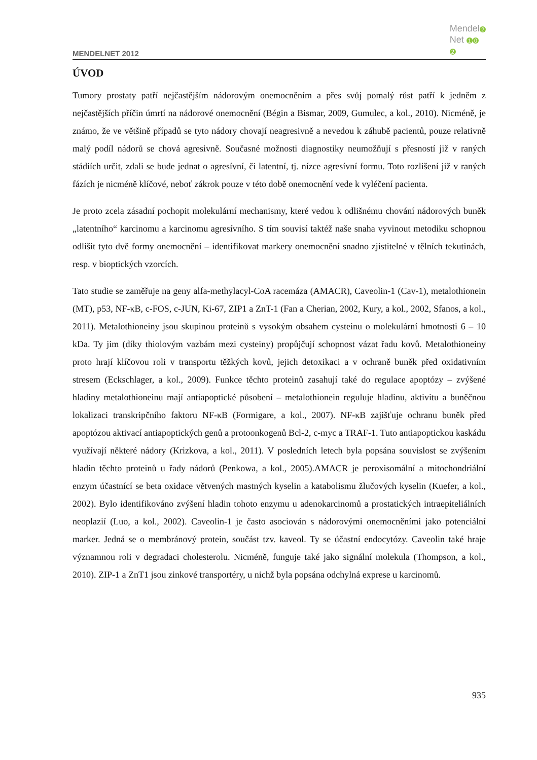MENDELNET 2012
Mendel 2
Net 1 0
2
ÚVOD
Tumory prostaty patří nejčastějším nádorovým onemocněním a přes svůj pomalý růst patří k jedněm z nejčastějších příčin úmrtí na nádorové onemocnění (Bégin a Bismar, 2009, Gumulec, a kol., 2010). Nicméně, je známo, že ve většině případů se tyto nádory chovají neagresivně a nevedou k záhubě pacientů, pouze relativně malý podíl nádorů se chová agresivně. Současné možnosti diagnostiky neumožňují s přesností již v raných stádiích určit, zdali se bude jednat o agresívní, či latentní, tj. nízce agresívní formu. Toto rozlišení již v raných fázích je nicméně klíčové, neboť zákrok pouze v této době onemocnění vede k vyléčení pacienta.
Je proto zcela zásadní pochopit molekulární mechanismy, které vedou k odlišnému chování nádorových buněk „latentního“ karcinomu a karcinomu agresívního. S tím souvisí taktéž naše snaha vyvinout metodiku schopnou odlišit tyto dvě formy onemocnění – identifikovat markery onemocnění snadno zjistitelné v tělních tekutinách, resp. v bioptických vzorcích.
Tato studie se zaměřuje na geny alfa-methylacyl-CoA racemáza (AMACR), Caveolin-1 (Cav-1), metalothionein (MT), p53, NF-κB, c-FOS, c-JUN, Ki-67, ZIP1 a ZnT-1 (Fan a Cherian, 2002, Kury, a kol., 2002, Sfanos, a kol., 2011). Metalothioneiny jsou skupinou proteinů s vysokým obsahem cysteinu o molekulární hmotnosti 6 – 10 kDa. Ty jim (díky thiolovým vazbám mezi cysteiny) propůjčují schopnost vázat řadu kovů. Metalothioneiny proto hrají klíčovou roli v transportu těžkých kovů, jejich detoxikaci a v ochraně buněk před oxidativním stresem (Eckschlager, a kol., 2009). Funkce těchto proteinů zasahují také do regulace apoptózy – zvýšené hladiny metalothioneinu mají antiapoptické působení – metalothionein reguluje hladinu, aktivitu a buněčnou lokalizaci transkripčního faktoru NF-κB (Formigare, a kol., 2007). NF-κB zajišťuje ochranu buněk před apoptózou aktivací antiapoptických genů a protoonkogenů Bcl-2, c-myc a TRAF-1. Tuto antiapoptickou kaskádu využívají některé nádory (Krizkova, a kol., 2011). V posledních letech byla popsána souvislost se zvýšením hladin těchto proteinů u řady nádorů (Penkowa, a kol., 2005).AMACR je peroxisomální a mitochondriální enzym účastnící se beta oxidace větvených mastných kyselin a katabolismu žlučových kyselin (Kuefer, a kol., 2002). Bylo identifikováno zvýšení hladin tohoto enzymu u adenokarcinomů a prostatických intraepiteliálních neoplazií (Luo, a kol., 2002). Caveolin-1 je často asociován s nádorovými onemocněními jako potenciální marker. Jedná se o membránový protein, součást tzv. kaveol. Ty se účastní endocytózy. Caveolin také hraje významnou roli v degradaci cholesterolu. Nicméně, funguje také jako signální molekula (Thompson, a kol., 2010). ZIP-1 a ZnT1 jsou zinkové transportéry, u nichž byla popsána odchylná exprese u karcinomů.
935